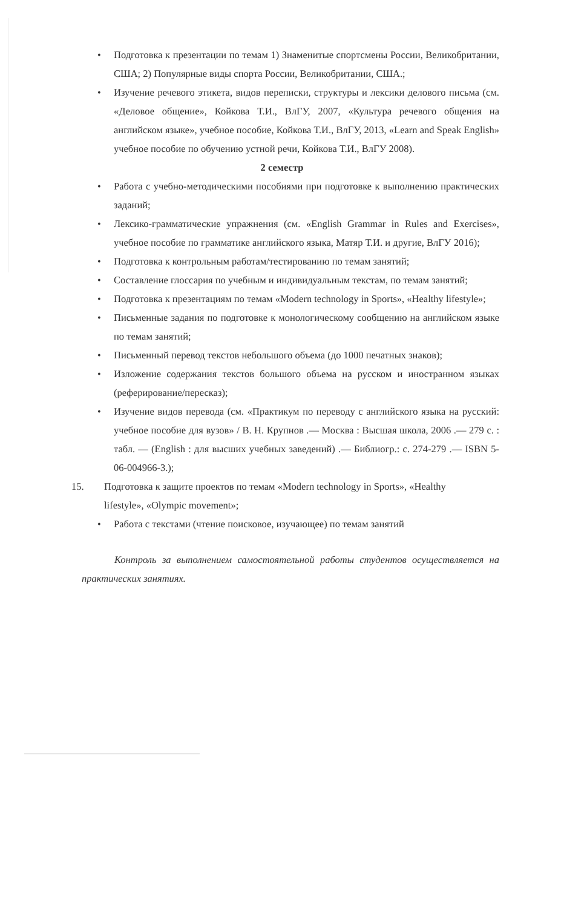• Подготовка к презентации по темам 1) Знаменитые спортсмены России, Великобритании, США; 2) Популярные виды спорта России, Великобритании, США.;
• Изучение речевого этикета, видов переписки, структуры и лексики делового письма (см. «Деловое общение», Койкова Т.И., ВлГУ, 2007, «Культура речевого общения на английском языке», учебное пособие, Койкова Т.И., ВлГУ, 2013, «Learn and Speak English» учебное пособие по обучению устной речи, Койкова Т.И., ВлГУ 2008).
2 семестр
• Работа с учебно-методическими пособиями при подготовке к выполнению практических заданий;
• Лексико-грамматические упражнения (см. «English Grammar in Rules and Exercises», учебное пособие по грамматике английского языка, Матяр Т.И. и другие, ВлГУ 2016);
• Подготовка к контрольным работам/тестированию по темам занятий;
• Составление глоссария по учебным и индивидуальным текстам, по темам занятий;
• Подготовка к презентациям по темам «Modern technology in Sports», «Healthy lifestyle»;
• Письменные задания по подготовке к монологическому сообщению на английском языке по темам занятий;
• Письменный перевод текстов небольшого объема (до 1000 печатных знаков);
• Изложение содержания текстов большого объема на русском и иностранном языках (реферирование/пересказ);
• Изучение видов перевода (см. «Практикум по переводу с английского языка на русский: учебное пособие для вузов» / В. Н. Крупнов .— Москва : Высшая школа, 2006 .— 279 с. : табл. — (English : для высших учебных заведений) .— Библиогр.: с. 274-279 .— ISBN 5-06-004966-3.);
15. Подготовка к защите проектов по темам «Modern technology in Sports», «Healthy lifestyle», «Olympic movement»;
• Работа с текстами (чтение поисковое, изучающее) по темам занятий
Контроль за выполнением самостоятельной работы студентов осуществляется на практических занятиях.